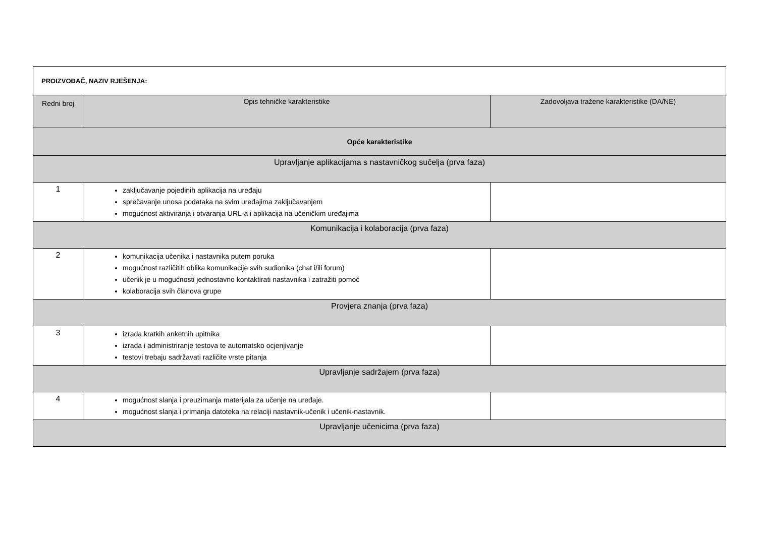| PROIZVOĐAČ, NAZIV RJEŠENJA: | | |
| Redni broj | Opis tehničke karakteristike | Zadovoljava tražene karakteristike (DA/NE) |
| Opće karakteristike | | |
| Upravljanje aplikacijama s nastavničkog sučelja (prva faza) | | |
| 1 | zaključavanje pojedinih aplikacija na uređaju sprečavanje unosa podataka na svim uređajima zaključavanjem mogućnost aktiviranja i otvaranja URL-a i aplikacija na učeničkim uređajima | |
| Komunikacija i kolaboracija (prva faza) | | |
| 2 | komunikacija učenika i nastavnika putem poruka mogućnost različitih oblika komunikacije svih sudionika (chat i/ili forum) učenik je u mogućnosti jednostavno kontaktirati nastavnika i zatražiti pomoć kolaboracija svih članova grupe | |
| Provjera znanja (prva faza) | | |
| 3 | izrada kratkih anketnih upitnika izrada i administriranje testova te automatsko ocjenjivanje testovi trebaju sadržavati različite vrste pitanja | |
| Upravljanje sadržajem (prva faza) | | |
| 4 | mogućnost slanja i preuzimanja materijala za učenje na uređaje. mogućnost slanja i primanja datoteka na relaciji nastavnik-učenik i učenik-nastavnik. | |
| Upravljanje učenicima (prva faza) | | |